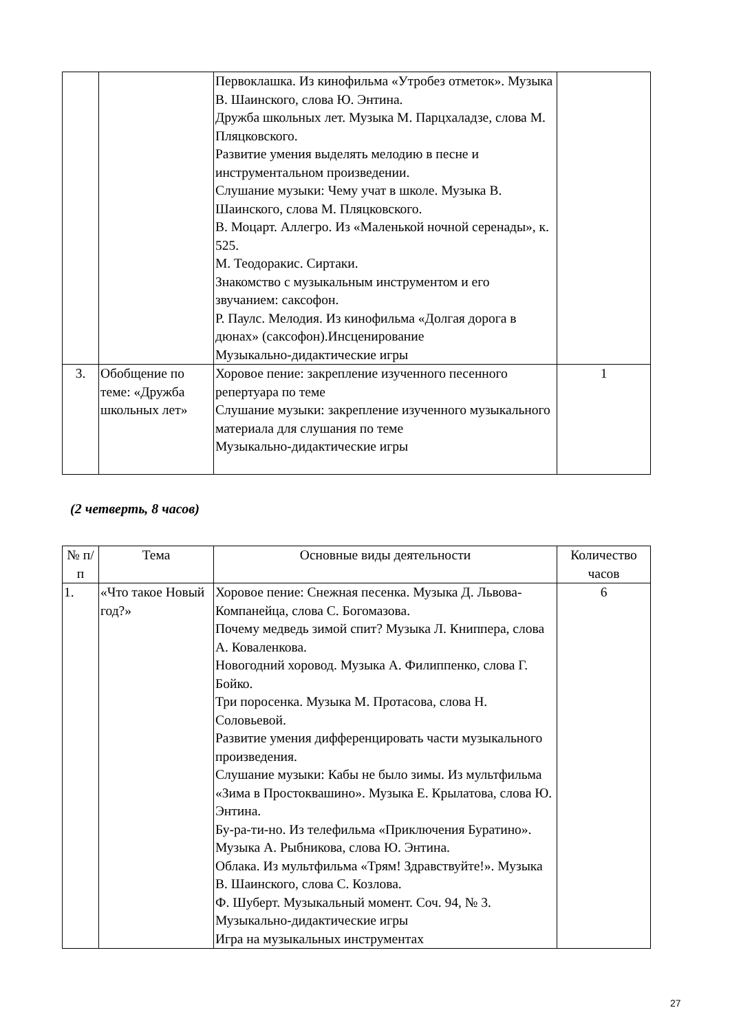| | | Первоклашка. Из кинофильма «Утробез отметок». Музыка В. Шаинского, слова Ю. Энтина. Дружба школьных лет. Музыка М. Парцхаладзе, слова М. Пляцковского. Развитие умения выделять мелодию в песне и инструментальном произведении. Слушание музыки: Чему учат в школе. Музыка В. Шаинского, слова М. Пляцковского. В. Моцарт. Аллегро. Из «Маленькой ночной серенады», к. 525. М. Теодоракис. Сиртаки. Знакомство с музыкальным инструментом и его звучанием: саксофон. Р. Паулс. Мелодия. Из кинофильма «Долгая дорога в дюнах» (саксофон).Инсценирование Музыкально-дидактические игры | |
| 3. | Обобщение по теме: «Дружба школьных лет» | Хоровое пение: закрепление изученного песенного репертуара по теме Слушание музыки: закрепление изученного музыкального материала для слушания по теме Музыкально-дидактические игры | 1 |
(2 четверть, 8 часов)
| № п/п | Тема | Основные виды деятельности | Количество часов |
| --- | --- | --- | --- |
| 1. | «Что такое Новый год?» | Хоровое пение: Снежная песенка. Музыка Д. Львова-Компанейца, слова С. Богомазова. Почему медведь зимой спит? Музыка Л. Книппера, слова А. Коваленкова. Новогодний хоровод. Музыка А. Филиппенко, слова Г. Бойко. Три поросенка. Музыка М. Протасова, слова Н. Соловьевой. Развитие умения дифференцировать части музыкального произведения. Слушание музыки: Кабы не было зимы. Из мультфильма «Зима в Простоквашино». Музыка Е. Крылатова, слова Ю. Энтина. Бу-ра-ти-но. Из телефильма «Приключения Буратино». Музыка А. Рыбникова, слова Ю. Энтина. Облака. Из мультфильма «Трям! Здравствуйте!». Музыка В. Шаинского, слова С. Козлова. Ф. Шуберт. Музыкальный момент. Соч. 94, № 3. Музыкально-дидактические игры Игра на музыкальных инструментах | 6 |
27